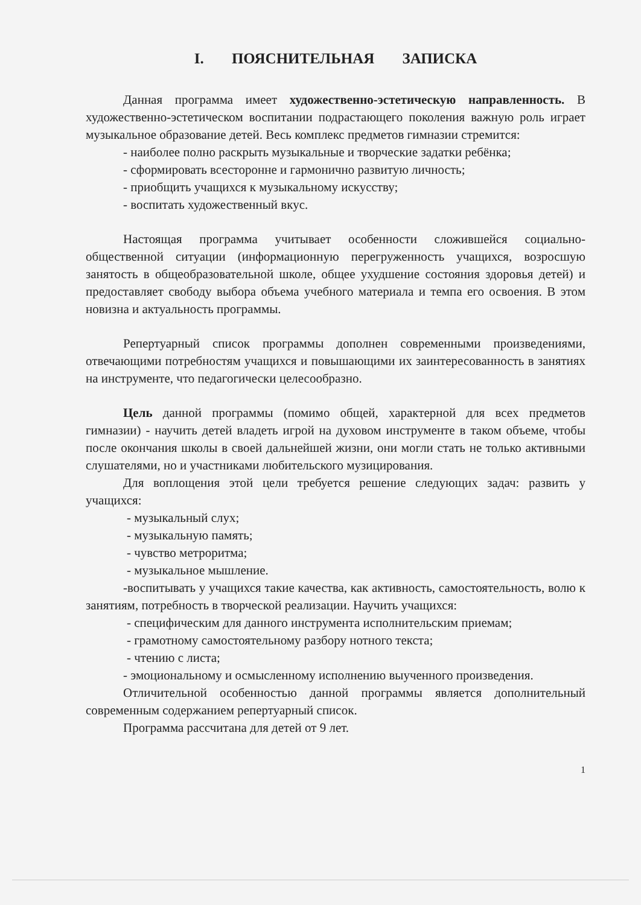I. ПОЯСНИТЕЛЬНАЯ ЗАПИСКА
Данная программа имеет художественно-эстетическую направленность. В художественно-эстетическом воспитании подрастающего поколения важную роль играет музыкальное образование детей. Весь комплекс предметов гимназии стремится:
- наиболее полно раскрыть музыкальные и творческие задатки ребёнка;
- сформировать всесторонне и гармонично развитую личность;
- приобщить учащихся к музыкальному искусству;
- воспитать художественный вкус.
Настоящая программа учитывает особенности сложившейся социально-общественной ситуации (информационную перегруженность учащихся, возросшую занятость в общеобразовательной школе, общее ухудшение состояния здоровья детей) и предоставляет свободу выбора объема учебного материала и темпа его освоения. В этом новизна и актуальность программы.
Репертуарный список программы дополнен современными произведениями, отвечающими потребностям учащихся и повышающими их заинтересованность в занятиях на инструменте, что педагогически целесообразно.
Цель данной программы (помимо общей, характерной для всех предметов гимназии) - научить детей владеть игрой на духовом инструменте в таком объеме, чтобы после окончания школы в своей дальнейшей жизни, они могли стать не только активными слушателями, но и участниками любительского музицирования.
Для воплощения этой цели требуется решение следующих задач: развить у учащихся:
- музыкальный слух;
- музыкальную память;
- чувство метроритма;
- музыкальное мышление.
-воспитывать у учащихся такие качества, как активность, самостоятельность, волю к занятиям, потребность в творческой реализации. Научить учащихся:
- специфическим для данного инструмента исполнительским приемам;
- грамотному самостоятельному разбору нотного текста;
- чтению с листа;
- эмоциональному и осмысленному исполнению выученного произведения.
Отличительной особенностью данной программы является дополнительный современным содержанием репертуарный список.
Программа рассчитана для детей от 9 лет.
1